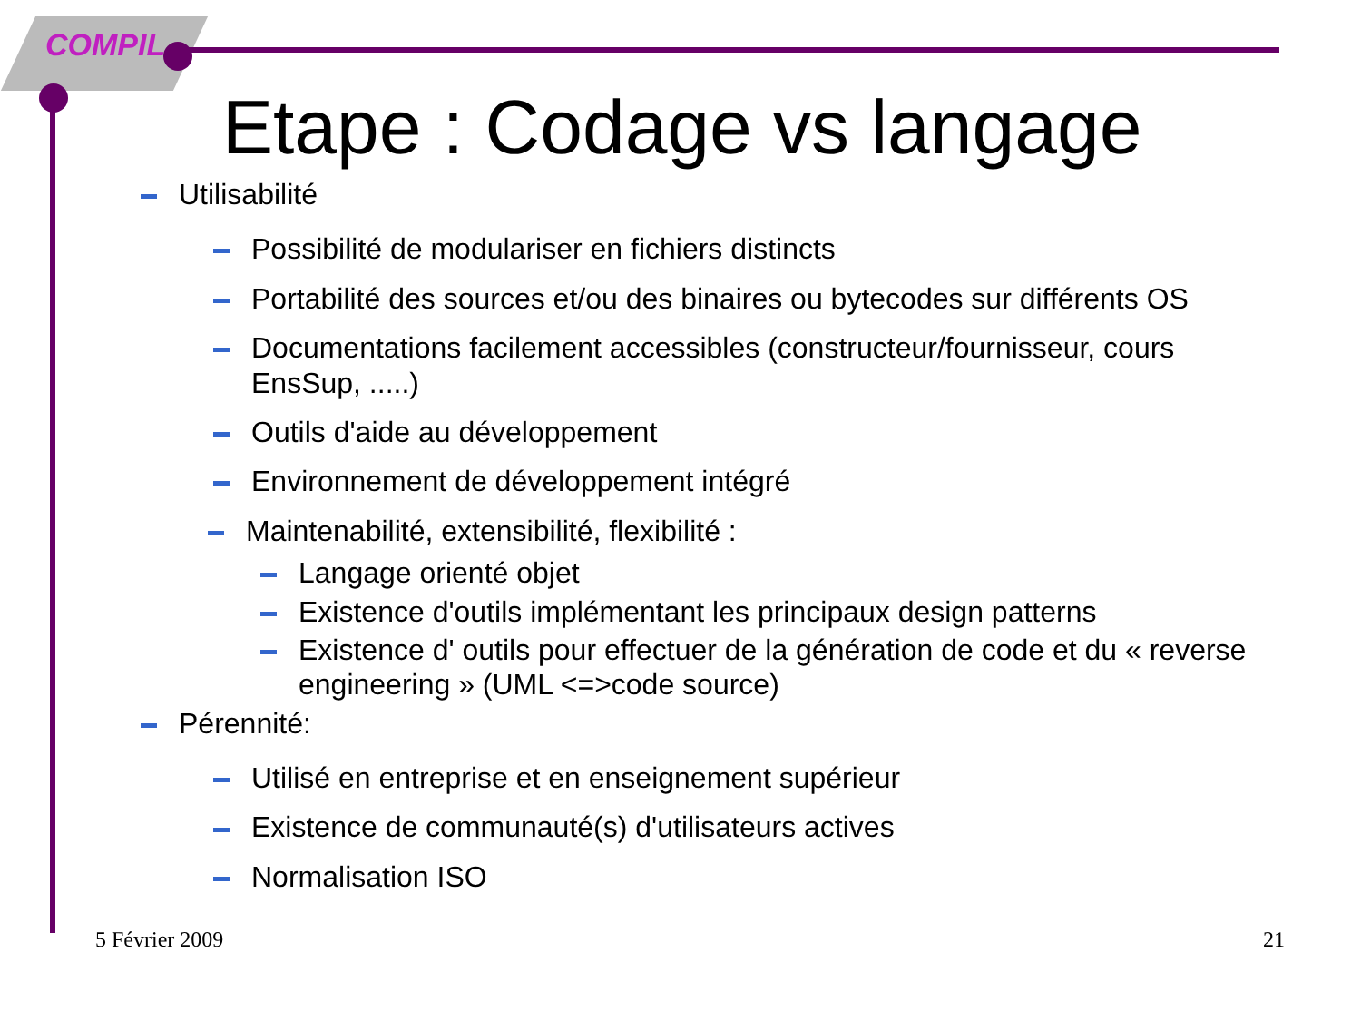COMPIL
Etape : Codage vs langage
Utilisabilité
Possibilité de modulariser en fichiers distincts
Portabilité des sources et/ou des binaires ou bytecodes sur différents OS
Documentations facilement accessibles (constructeur/fournisseur, cours EnsSup, .....)
Outils d'aide au développement
Environnement de développement intégré
Maintenabilité, extensibilité, flexibilité :
Langage orienté objet
Existence d'outils implémentant les principaux design patterns
Existence d' outils pour effectuer de la génération de code et du « reverse engineering » (UML <=>code source)
Pérennité:
Utilisé en entreprise et en enseignement supérieur
Existence de communauté(s) d'utilisateurs actives
Normalisation ISO
5 Février 2009 21